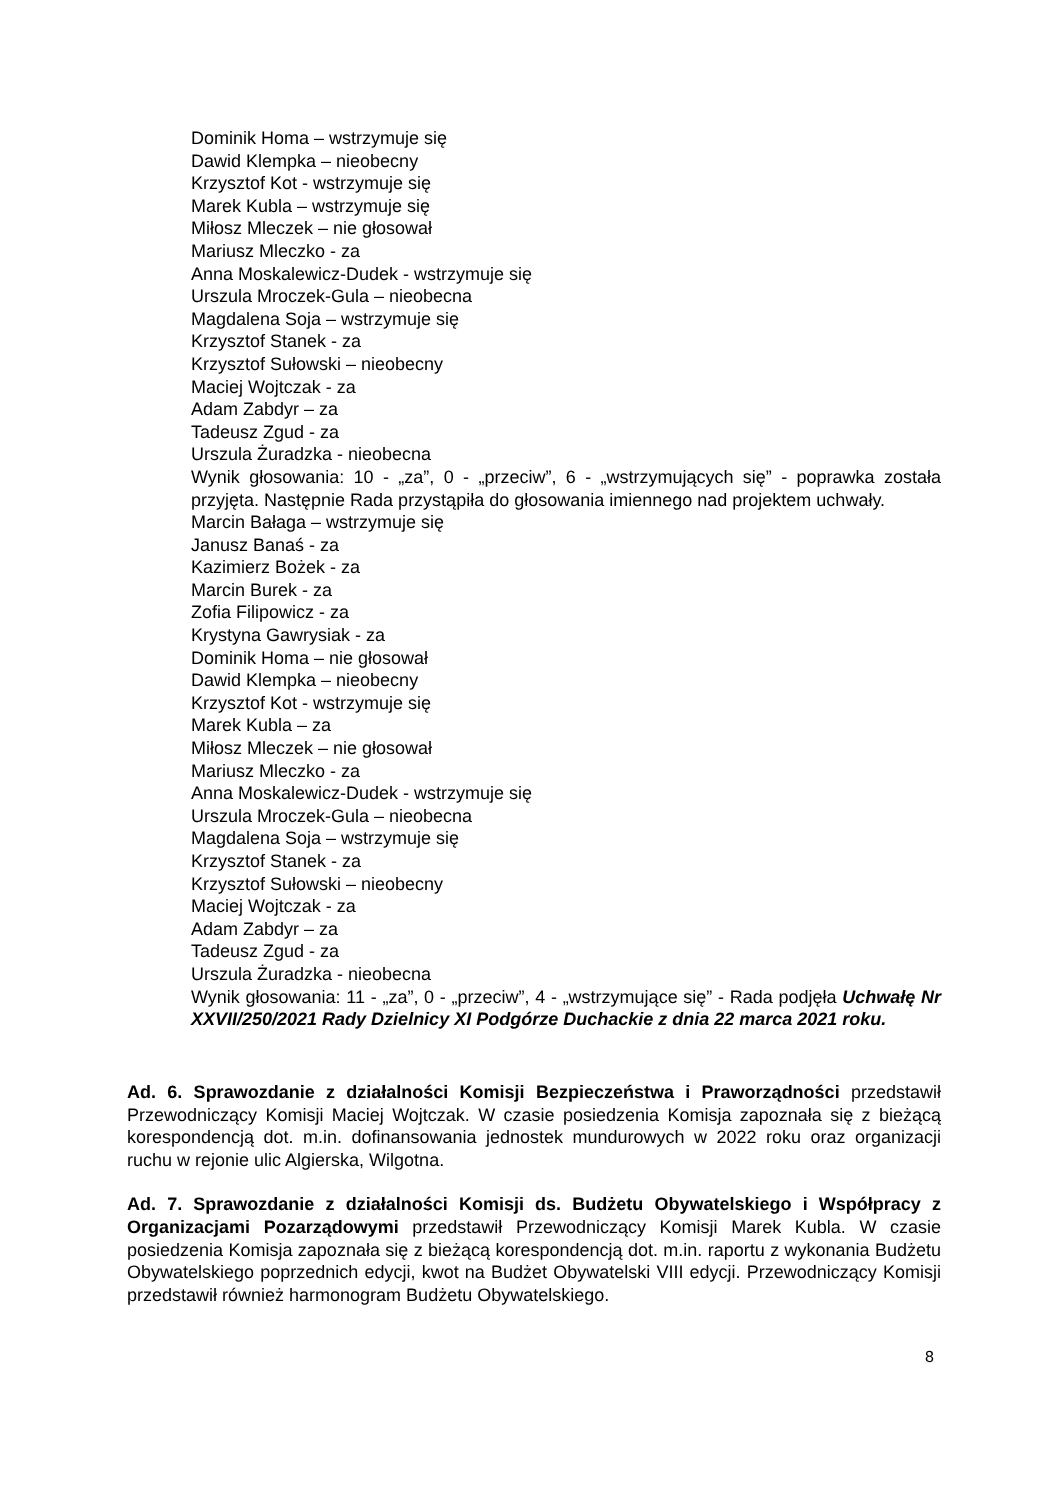Dominik Homa – wstrzymuje się
Dawid Klempka – nieobecny
Krzysztof Kot - wstrzymuje się
Marek Kubla – wstrzymuje się
Miłosz Mleczek – nie głosował
Mariusz Mleczko - za
Anna Moskalewicz-Dudek - wstrzymuje się
Urszula Mroczek-Gula – nieobecna
Magdalena Soja – wstrzymuje się
Krzysztof Stanek - za
Krzysztof Sułowski – nieobecny
Maciej Wojtczak - za
Adam Zabdyr – za
Tadeusz Zgud - za
Urszula Żuradzka - nieobecna
Wynik głosowania: 10 - „za”, 0 - „przeciw”, 6 - „wstrzymujących się” - poprawka została przyjęta. Następnie Rada przystąpiła do głosowania imiennego nad projektem uchwały.
Marcin Bałaga – wstrzymuje się
Janusz Banaś - za
Kazimierz Bożek - za
Marcin Burek - za
Zofia Filipowicz - za
Krystyna Gawrysiak - za
Dominik Homa – nie głosował
Dawid Klempka – nieobecny
Krzysztof Kot - wstrzymuje się
Marek Kubla – za
Miłosz Mleczek – nie głosował
Mariusz Mleczko - za
Anna Moskalewicz-Dudek - wstrzymuje się
Urszula Mroczek-Gula – nieobecna
Magdalena Soja – wstrzymuje się
Krzysztof Stanek - za
Krzysztof Sułowski – nieobecny
Maciej Wojtczak - za
Adam Zabdyr – za
Tadeusz Zgud - za
Urszula Żuradzka - nieobecna
Wynik głosowania: 11 - „za”, 0 - „przeciw”, 4 - „wstrzymujące się” - Rada podjęła Uchwałę Nr XXVII/250/2021 Rady Dzielnicy XI Podgórze Duchackie z dnia 22 marca 2021 roku.
Ad. 6. Sprawozdanie z działalności Komisji Bezpieczeństwa i Praworządności przedstawił Przewodniczący Komisji Maciej Wojtczak. W czasie posiedzenia Komisja zapoznała się z bieżącą korespondencją dot. m.in. dofinansowania jednostek mundurowych w 2022 roku oraz organizacji ruchu w rejonie ulic Algierska, Wilgotna.
Ad. 7. Sprawozdanie z działalności Komisji ds. Budżetu Obywatelskiego i Współpracy z Organizacjami Pozarządowymi przedstawił Przewodniczący Komisji Marek Kubla. W czasie posiedzenia Komisja zapoznała się z bieżącą korespondencją dot. m.in. raportu z wykonania Budżetu Obywatelskiego poprzednich edycji, kwot na Budżet Obywatelski VIII edycji. Przewodniczący Komisji przedstawił również harmonogram Budżetu Obywatelskiego.
8